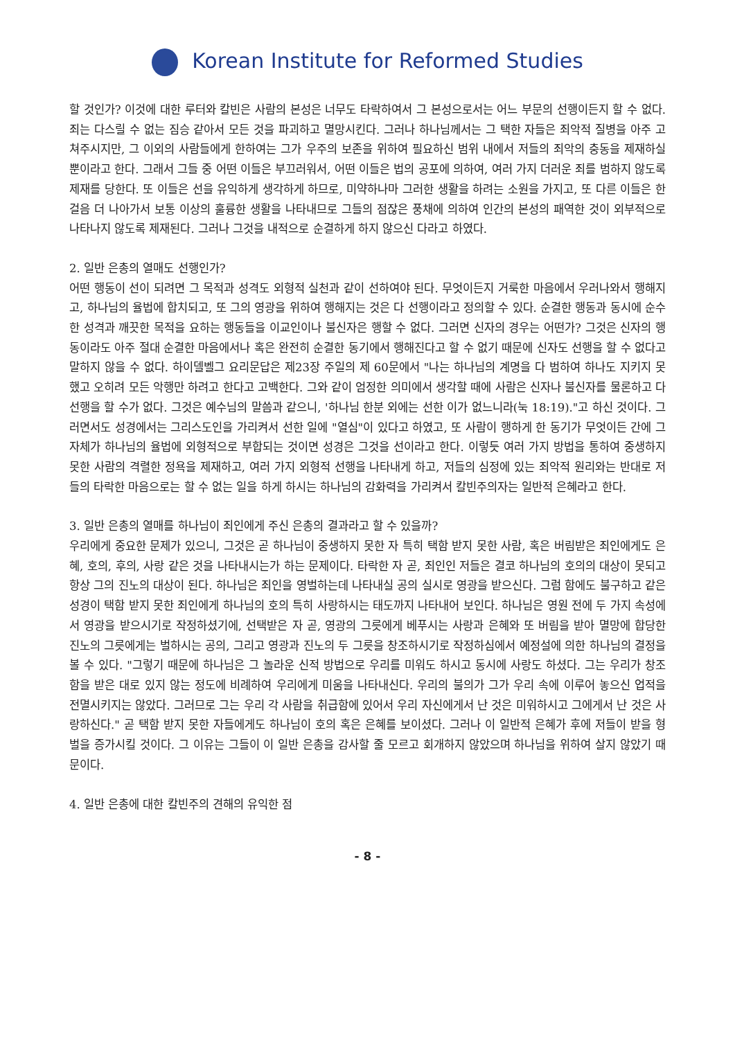Korean Institute for Reformed Studies
할 것인가? 이것에 대한 루터와 칼빈은 사람의 본성은 너무도 타락하여서 그 본성으로서는 어느 부문의 선행이든지 할 수 없다. 죄는 다스릴 수 없는 짐승 같아서 모든 것을 파괴하고 멸망시킨다. 그러나 하나님께서는 그 택한 자들은 죄악적 질병을 아주 고쳐주시지만, 그 이외의 사람들에게 한하여는 그가 우주의 보존을 위하여 필요하신 범위 내에서 저들의 죄악의 충동을 제재하실 뿐이라고 한다. 그래서 그들 중 어떤 이들은 부끄러워서, 어떤 이들은 법의 공포에 의하여, 여러 가지 더러운 죄를 범하지 않도록 제재를 당한다. 또 이들은 선을 유익하게 생각하게 하므로, 미약하나마 그러한 생활을 하려는 소원을 가지고, 또 다른 이들은 한 걸음 더 나아가서 보통 이상의 훌륭한 생활을 나타내므로 그들의 점잖은 풍채에 의하여 인간의 본성의 패역한 것이 외부적으로 나타나지 않도록 제재된다. 그러나 그것을 내적으로 순결하게 하지 않으신 다라고 하였다.
2. 일반 은총의 열매도 선행인가?
어떤 행동이 선이 되려면 그 목적과 성격도 외형적 실천과 같이 선하여야 된다. 무엇이든지 거룩한 마음에서 우러나와서 행해지고, 하나님의 율법에 합치되고, 또 그의 영광을 위하여 행해지는 것은 다 선행이라고 정의할 수 있다. 순결한 행동과 동시에 순수한 성격과 깨끗한 목적을 요하는 행동들을 이교인이나 불신자은 행할 수 없다. 그러면 신자의 경우는 어떤가? 그것은 신자의 행동이라도 아주 절대 순결한 마음에서나 혹은 완전히 순결한 동기에서 행해진다고 할 수 없기 때문에 신자도 선행을 할 수 없다고 말하지 않을 수 없다. 하이델벨그 요리문답은 제23장 주일의 제 60문에서 "나는 하나님의 계명을 다 범하여 하나도 지키지 못했고 오히려 모든 악행만 하려고 한다고 고백한다. 그와 같이 엄정한 의미에서 생각할 때에 사람은 신자나 불신자를 물론하고 다 선행을 할 수가 없다. 그것은 예수님의 말씀과 같으니, '하나님 한분 외에는 선한 이가 없느니라(눅 18:19)."고 하신 것이다. 그러면서도 성경에서는 그리스도인을 가리켜서 선한 일에 "열심"이 있다고 하였고, 또 사람이 행하게 한 동기가 무엇이든 간에 그 자체가 하나님의 율법에 외형적으로 부합되는 것이면 성경은 그것을 선이라고 한다. 이렇듯 여러 가지 방법을 통하여 중생하지 못한 사람의 격렬한 정욕을 제재하고, 여러 가지 외형적 선행을 나타내게 하고, 저들의 심정에 있는 죄악적 원리와는 반대로 저들의 타락한 마음으로는 할 수 없는 일을 하게 하시는 하나님의 감화력을 가리켜서 칼빈주의자는 일반적 은혜라고 한다.
3. 일반 은총의 열매를 하나님이 죄인에게 주신 은총의 결과라고 할 수 있을까?
우리에게 중요한 문제가 있으니, 그것은 곧 하나님이 중생하지 못한 자 특히 택함 받지 못한 사람, 혹은 버림받은 죄인에게도 은혜, 호의, 후의, 사랑 같은 것을 나타내시는가 하는 문제이다. 타락한 자 곧, 죄인인 저들은 결코 하나님의 호의의 대상이 못되고 항상 그의 진노의 대상이 된다. 하나님은 죄인을 영벌하는데 나타내실 공의 실시로 영광을 받으신다. 그럼 함에도 불구하고 같은 성경이 택함 받지 못한 죄인에게 하나님의 호의 특히 사랑하시는 태도까지 나타내어 보인다. 하나님은 영원 전에 두 가지 속성에서 영광을 받으시기로 작정하셨기에, 선택받은 자 곧, 영광의 그릇에게 베푸시는 사랑과 은혜와 또 버림을 받아 멸망에 합당한 진노의 그릇에게는 벌하시는 공의, 그리고 영광과 진노의 두 그릇을 창조하시기로 작정하심에서 예정설에 의한 하나님의 결정을 볼 수 있다. "그렇기 때문에 하나님은 그 놀라운 신적 방법으로 우리를 미워도 하시고 동시에 사랑도 하셨다. 그는 우리가 창조함을 받은 대로 있지 않는 정도에 비례하여 우리에게 미움을 나타내신다. 우리의 불의가 그가 우리 속에 이루어 놓으신 업적을 전멸시키지는 않았다. 그러므로 그는 우리 각 사람을 취급함에 있어서 우리 자신에게서 난 것은 미워하시고 그에게서 난 것은 사랑하신다." 곧 택함 받지 못한 자들에게도 하나님이 호의 혹은 은혜를 보이셨다. 그러나 이 일반적 은혜가 후에 저들이 받을 형벌을 증가시킬 것이다. 그 이유는 그들이 이 일반 은총을 감사할 줄 모르고 회개하지 않았으며 하나님을 위하여 살지 않았기 때문이다.
4. 일반 은총에 대한 칼빈주의 견해의 유익한 점
- 8 -